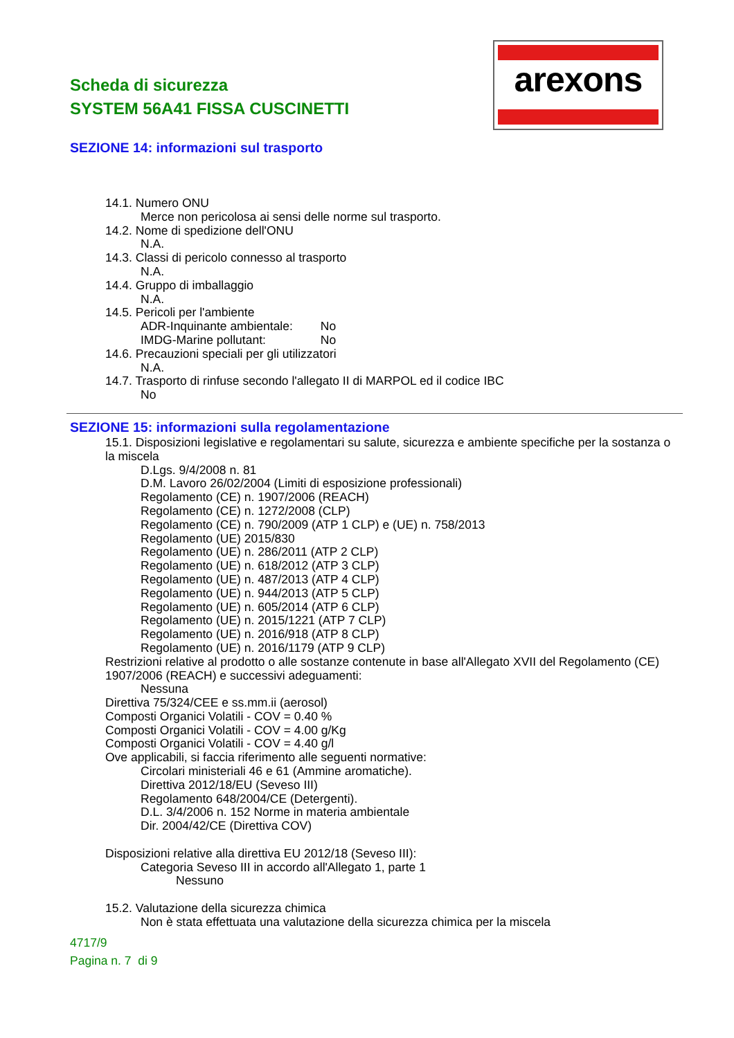Scheda di sicurezza
SYSTEM 56A41 FISSA CUSCINETTI
arexons
SEZIONE 14: informazioni sul trasporto
14.1. Numero ONU
Merce non pericolosa ai sensi delle norme sul trasporto.
14.2. Nome di spedizione dell'ONU
N.A.
14.3. Classi di pericolo connesso al trasporto
N.A.
14.4. Gruppo di imballaggio
N.A.
14.5. Pericoli per l'ambiente
ADR-Inquinante ambientale: No
IMDG-Marine pollutant: No
14.6. Precauzioni speciali per gli utilizzatori
N.A.
14.7. Trasporto di rinfuse secondo l'allegato II di MARPOL ed il codice IBC
No
SEZIONE 15: informazioni sulla regolamentazione
15.1. Disposizioni legislative e regolamentari su salute, sicurezza e ambiente specifiche per la sostanza o la miscela
D.Lgs. 9/4/2008 n. 81
D.M. Lavoro 26/02/2004 (Limiti di esposizione professionali)
Regolamento (CE) n. 1907/2006 (REACH)
Regolamento (CE) n. 1272/2008 (CLP)
Regolamento (CE) n. 790/2009 (ATP 1 CLP) e (UE) n. 758/2013
Regolamento (UE) 2015/830
Regolamento (UE) n. 286/2011 (ATP 2 CLP)
Regolamento (UE) n. 618/2012 (ATP 3 CLP)
Regolamento (UE) n. 487/2013 (ATP 4 CLP)
Regolamento (UE) n. 944/2013 (ATP 5 CLP)
Regolamento (UE) n. 605/2014 (ATP 6 CLP)
Regolamento (UE) n. 2015/1221 (ATP 7 CLP)
Regolamento (UE) n. 2016/918 (ATP 8 CLP)
Regolamento (UE) n. 2016/1179 (ATP 9 CLP)
Restrizioni relative al prodotto o alle sostanze contenute in base all'Allegato XVII del Regolamento (CE) 1907/2006 (REACH) e successivi adeguamenti:
Nessuna
Direttiva 75/324/CEE e ss.mm.ii (aerosol)
Composti Organici Volatili - COV = 0.40 %
Composti Organici Volatili - COV = 4.00 g/Kg
Composti Organici Volatili - COV = 4.40 g/l
Ove applicabili, si faccia riferimento alle seguenti normative:
Circolari ministeriali 46 e 61 (Ammine aromatiche).
Direttiva 2012/18/EU (Seveso III)
Regolamento 648/2004/CE (Detergenti).
D.L. 3/4/2006 n. 152 Norme in materia ambientale
Dir. 2004/42/CE (Direttiva COV)
Disposizioni relative alla direttiva EU 2012/18 (Seveso III):
Categoria Seveso III in accordo all'Allegato 1, parte 1
Nessuno
15.2. Valutazione della sicurezza chimica
Non è stata effettuata una valutazione della sicurezza chimica per la miscela
4717/9
Pagina n. 7 di 9